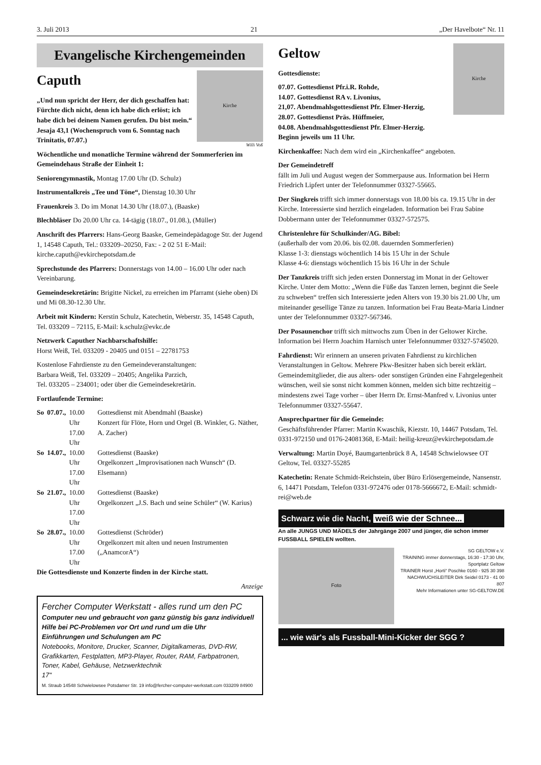3. Juli 2013 21 „Der Havelbote“ Nr. 11
Evangelische Kirchengemeinden
Caputh
„Und nun spricht der Herr, der dich geschaffen hat: Fürchte dich nicht, denn ich habe dich erlöst; ich habe dich bei deinem Namen gerufen. Du bist mein.“ Jesaja 43,1 (Wochenspruch vom 6. Sonntag nach Trinitatis, 07.07.)
Kirche
Willi Voß
Wöchentliche und monatliche Termine während der Sommerferien im Gemeindehaus Straße der Einheit 1:
Seniorengymnastik, Montag 17.00 Uhr (D. Schulz)
Instrumentalkreis „Tee und Töne“, Dienstag 10.30 Uhr
Frauenkreis 3. Do im Monat 14.30 Uhr (18.07.), (Baaske)
Blechbläser Do 20.00 Uhr ca. 14-tägig (18.07., 01.08.), (Müller)
Anschrift des Pfarrers: Hans-Georg Baaske, Gemeindepädagoge Str. der Jugend 1, 14548 Caputh, Tel.: 033209–20250, Fax: - 2 02 51 E-Mail: kirche.caputh@evkirchepotsdam.de
Sprechstunde des Pfarrers: Donnerstags von 14.00 – 16.00 Uhr oder nach Vereinbarung.
Gemeindesekretärin: Brigitte Nickel, zu erreichen im Pfarramt (siehe oben) Di und Mi 08.30-12.30 Uhr.
Arbeit mit Kindern: Kerstin Schulz, Katechetin, Weberstr. 35, 14548 Caputh, Tel. 033209 – 72115, E-Mail: k.schulz@evkc.de
Netzwerk Caputher Nachbarschaftshilfe:
Horst Weiß, Tel. 033209 - 20405 und 0151 – 22781753
Kostenlose Fahrdienste zu den Gemeindeveranstaltungen:
Barbara Weiß, Tel. 033209 – 20405; Angelika Parzich,
Tel. 033205 – 234001; oder über die Gemeindesekretärin.
Fortlaufende Termine:
| So | 07.07., | 10.00 Uhr 17.00 Uhr | Gottesdienst mit Abendmahl (Baaske) Konzert für Flöte, Horn und Orgel (B. Winkler, G. Näther, A. Zacher) |
| So | 14.07., | 10.00 Uhr 17.00 Uhr | Gottesdienst (Baaske) Orgelkonzert „Improvisationen nach Wunsch“ (D. Elsemann) |
| So | 21.07., | 10.00 Uhr 17.00 Uhr | Gottesdienst (Baaske) Orgelkonzert „J.S. Bach und seine Schüler“ (W. Karius) |
| So | 28.07., | 10.00 Uhr 17.00 Uhr | Gottesdienst (Schröder) Orgelkonzert mit alten und neuen Instrumenten („AnamcorA“) |
Die Gottesdienste und Konzerte finden in der Kirche statt.
Anzeige
Fercher Computer Werkstatt - alles rund um den PC
Computer neu und gebraucht von ganz günstig bis ganz individuell
Hilfe bei PC-Problemen vor Ort und rund um die Uhr
Einführungen und Schulungen am PC
Notebooks, Monitore, Drucker, Scanner, Digitalkameras, DVD-RW, Grafikkarten, Festplatten, MP3-Player, Router, RAM, Farbpatronen, Toner, Kabel, Gehäuse, Netzwerktechnik
17"
M. Straub 14548 Schwielowsee Potsdamer Str. 19 info@fercher-computer-werkstatt.com 033209 84900
Geltow
Gottesdienste:
07.07. Gottesdienst Pfr.i.R. Rohde,
14.07. Gottesdienst RA v. Livonius,
21,07. Abendmahlsgottesdienst Pfr. Elmer-Herzig,
28.07. Gottesdienst Präs. Hüffmeier,
04.08. Abendmahlsgottesdienst Pfr. Elmer-Herzig.
Beginn jeweils um 11 Uhr.
Kirche
Kirchenkaffee: Nach dem wird ein „Kirchenkaffee“ angeboten.
Der Gemeindetreff
fällt im Juli und August wegen der Sommerpause aus. Information bei Herrn Friedrich Lipfert unter der Telefonnummer 03327-55665.
Der Singkreis trifft sich immer donnerstags von 18.00 bis ca. 19.15 Uhr in der Kirche. Interessierte sind herzlich eingeladen. Information bei Frau Sabine Dobbermann unter der Telefonnummer 03327-572575.
Christenlehre für Schulkinder/AG. Bibel:
(außerhalb der vom 20.06. bis 02.08. dauernden Sommerferien)
Klasse 1-3: dienstags wöchentlich 14 bis 15 Uhr in der Schule
Klasse 4-6: dienstags wöchentlich 15 bis 16 Uhr in der Schule
Der Tanzkreis trifft sich jeden ersten Donnerstag im Monat in der Geltower Kirche. Unter dem Motto: „Wenn die Füße das Tanzen lernen, beginnt die Seele zu schweben“ treffen sich Interessierte jeden Alters von 19.30 bis 21.00 Uhr, um miteinander gesellige Tänze zu tanzen. Information bei Frau Beata-Maria Lindner unter der Telefonnummer 03327-567346.
Der Posaunenchor trifft sich mittwochs zum Üben in der Geltower Kirche. Information bei Herrn Joachim Harnisch unter Telefonnummer 03327-5745020.
Fahrdienst: Wir erinnern an unseren privaten Fahrdienst zu kirchlichen Veranstaltungen in Geltow. Mehrere Pkw-Besitzer haben sich bereit erklärt. Gemeindemitglieder, die aus alters- oder sonstigen Gründen eine Fahrgelegenheit wünschen, weil sie sonst nicht kommen können, melden sich bitte rechtzeitig – mindestens zwei Tage vorher – über Herrn Dr. Ernst-Manfred v. Livonius unter Telefonnummer 03327-55647.
Ansprechpartner für die Gemeinde:
Geschäftsführender Pfarrer: Martin Kwaschik, Kiezstr. 10, 14467 Potsdam, Tel. 0331-972150 und 0176-24081368, E-Mail: heilig-kreuz@evkirchepotsdam.de
Verwaltung: Martin Doyé, Baumgartenbrück 8 A, 14548 Schwielowsee OT Geltow, Tel. 03327-55285
Katechetin: Renate Schmidt-Reichstein, über Büro Erlösergemeinde, Nansenstr. 6, 14471 Potsdam, Telefon 0331-972476 oder 0178-5666672, E-Mail: schmidt-rei@web.de
Schwarz wie die Nacht, weiß wie der Schnee...
An alle JUNGS UND MÄDELS der Jahrgänge 2007 und jünger, die schon immer FUSSBALL SPIELEN wollten.
Foto
SG GELTOW e.V.
TRAINING immer donnerstags, 16:30 - 17:30 Uhr, Sportplatz Geltow
TRAINER Horst „Horti“ Poschke 0160 - 925 30 398
NACHWUCHSLEITER Dirk Seidel 0173 - 41 00 807
Mehr Informationen unter SG-GELTOW.DE
... wie wär's als Fussball-Mini-Kicker der SGG ?